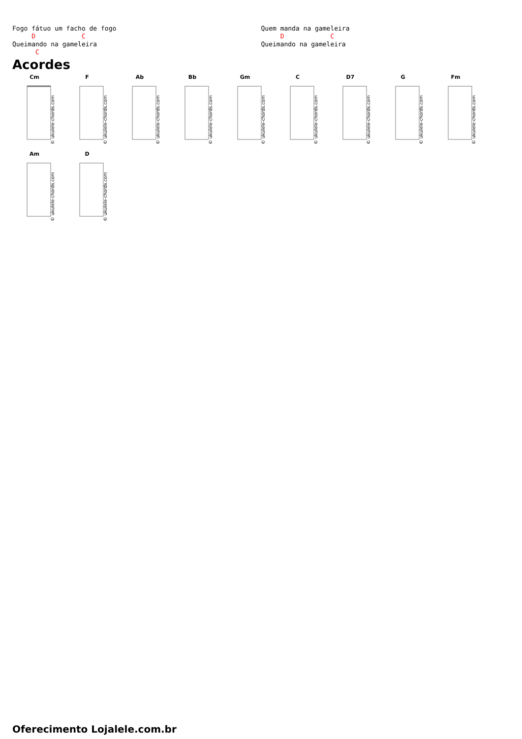Fogo fátuo um facho de fogo
     D            C
Queimando na gameleira
      C
Quem manda na gameleira
     D            C
Queimando na gameleira
Acordes
Cm
© ukulele-chords.com
F
© ukulele-chords.com
Ab
© ukulele-chords.com
Bb
© ukulele-chords.com
Gm
© ukulele-chords.com
C
© ukulele-chords.com
D7
© ukulele-chords.com
G
© ukulele-chords.com
Fm
© ukulele-chords.com
Am
© ukulele-chords.com
D
© ukulele-chords.com
Oferecimento Lojalele.com.br